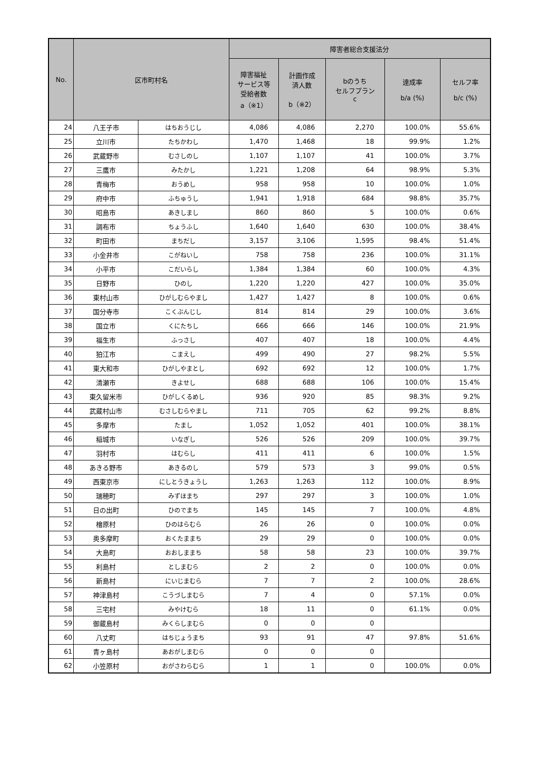| No. | 区市町村名 | | 障害者総合支援法分 | | | | |
| --- | --- | --- | --- | --- | --- | --- | --- |
| | | | 障害福祉 サービス等 受給者数 a（※1） | 計画作成 済人数 b（※2） | bのうち セルフプラン c | 達成率 b/a (%) | セルフ率 b/c (%) |
| 24 | 八王子市 | はちおうじし | 4,086 | 4,086 | 2,270 | 100.0% | 55.6% |
| 25 | 立川市 | たちかわし | 1,470 | 1,468 | 18 | 99.9% | 1.2% |
| 26 | 武蔵野市 | むさしのし | 1,107 | 1,107 | 41 | 100.0% | 3.7% |
| 27 | 三鷹市 | みたかし | 1,221 | 1,208 | 64 | 98.9% | 5.3% |
| 28 | 青梅市 | おうめし | 958 | 958 | 10 | 100.0% | 1.0% |
| 29 | 府中市 | ふちゅうし | 1,941 | 1,918 | 684 | 98.8% | 35.7% |
| 30 | 昭島市 | あきしまし | 860 | 860 | 5 | 100.0% | 0.6% |
| 31 | 調布市 | ちょうふし | 1,640 | 1,640 | 630 | 100.0% | 38.4% |
| 32 | 町田市 | まちだし | 3,157 | 3,106 | 1,595 | 98.4% | 51.4% |
| 33 | 小金井市 | こがねいし | 758 | 758 | 236 | 100.0% | 31.1% |
| 34 | 小平市 | こだいらし | 1,384 | 1,384 | 60 | 100.0% | 4.3% |
| 35 | 日野市 | ひのし | 1,220 | 1,220 | 427 | 100.0% | 35.0% |
| 36 | 東村山市 | ひがしむらやまし | 1,427 | 1,427 | 8 | 100.0% | 0.6% |
| 37 | 国分寺市 | こくぶんじし | 814 | 814 | 29 | 100.0% | 3.6% |
| 38 | 国立市 | くにたちし | 666 | 666 | 146 | 100.0% | 21.9% |
| 39 | 福生市 | ふっさし | 407 | 407 | 18 | 100.0% | 4.4% |
| 40 | 狛江市 | こまえし | 499 | 490 | 27 | 98.2% | 5.5% |
| 41 | 東大和市 | ひがしやまとし | 692 | 692 | 12 | 100.0% | 1.7% |
| 42 | 清瀬市 | きよせし | 688 | 688 | 106 | 100.0% | 15.4% |
| 43 | 東久留米市 | ひがしくるめし | 936 | 920 | 85 | 98.3% | 9.2% |
| 44 | 武蔵村山市 | むさしむらやまし | 711 | 705 | 62 | 99.2% | 8.8% |
| 45 | 多摩市 | たまし | 1,052 | 1,052 | 401 | 100.0% | 38.1% |
| 46 | 稲城市 | いなぎし | 526 | 526 | 209 | 100.0% | 39.7% |
| 47 | 羽村市 | はむらし | 411 | 411 | 6 | 100.0% | 1.5% |
| 48 | あきる野市 | あきるのし | 579 | 573 | 3 | 99.0% | 0.5% |
| 49 | 西東京市 | にしとうきょうし | 1,263 | 1,263 | 112 | 100.0% | 8.9% |
| 50 | 瑞穂町 | みずほまち | 297 | 297 | 3 | 100.0% | 1.0% |
| 51 | 日の出町 | ひのでまち | 145 | 145 | 7 | 100.0% | 4.8% |
| 52 | 檜原村 | ひのはらむら | 26 | 26 | 0 | 100.0% | 0.0% |
| 53 | 奥多摩町 | おくたままち | 29 | 29 | 0 | 100.0% | 0.0% |
| 54 | 大島町 | おおしままち | 58 | 58 | 23 | 100.0% | 39.7% |
| 55 | 利島村 | としまむら | 2 | 2 | 0 | 100.0% | 0.0% |
| 56 | 新島村 | にいじまむら | 7 | 7 | 2 | 100.0% | 28.6% |
| 57 | 神津島村 | こうづしまむら | 7 | 4 | 0 | 57.1% | 0.0% |
| 58 | 三宅村 | みやけむら | 18 | 11 | 0 | 61.1% | 0.0% |
| 59 | 御蔵島村 | みくらしまむら | 0 | 0 | 0 | | |
| 60 | 八丈町 | はちじょうまち | 93 | 91 | 47 | 97.8% | 51.6% |
| 61 | 青ヶ島村 | あおがしまむら | 0 | 0 | 0 | | |
| 62 | 小笠原村 | おがさわらむら | 1 | 1 | 0 | 100.0% | 0.0% |